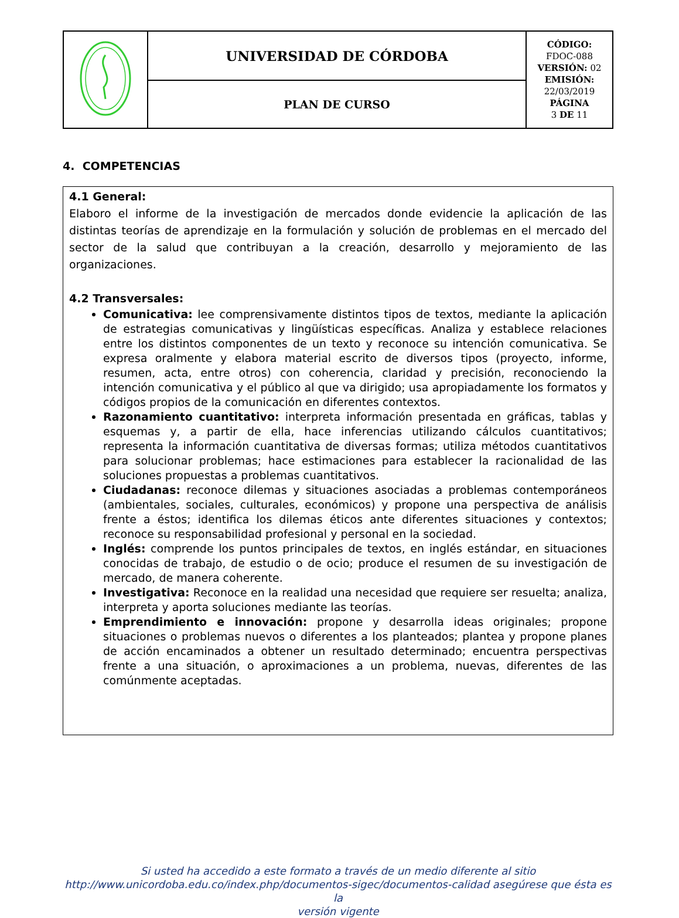| | UNIVERSIDAD DE CÓRDOBA | CÓDIGO: FDOC-088 VERSIÓN: 02 EMISIÓN: 22/03/2019 PÁGINA 3 DE 11 |
| | PLAN DE CURSO | |
4. COMPETENCIAS
4.1 General:
Elaboro el informe de la investigación de mercados donde evidencie la aplicación de las distintas teorías de aprendizaje en la formulación y solución de problemas en el mercado del sector de la salud que contribuyan a la creación, desarrollo y mejoramiento de las organizaciones.
4.2 Transversales:
Comunicativa: lee comprensivamente distintos tipos de textos, mediante la aplicación de estrategias comunicativas y lingüísticas específicas. Analiza y establece relaciones entre los distintos componentes de un texto y reconoce su intención comunicativa. Se expresa oralmente y elabora material escrito de diversos tipos (proyecto, informe, resumen, acta, entre otros) con coherencia, claridad y precisión, reconociendo la intención comunicativa y el público al que va dirigido; usa apropiadamente los formatos y códigos propios de la comunicación en diferentes contextos.
Razonamiento cuantitativo: interpreta información presentada en gráficas, tablas y esquemas y, a partir de ella, hace inferencias utilizando cálculos cuantitativos; representa la información cuantitativa de diversas formas; utiliza métodos cuantitativos para solucionar problemas; hace estimaciones para establecer la racionalidad de las soluciones propuestas a problemas cuantitativos.
Ciudadanas: reconoce dilemas y situaciones asociadas a problemas contemporáneos (ambientales, sociales, culturales, económicos) y propone una perspectiva de análisis frente a éstos; identifica los dilemas éticos ante diferentes situaciones y contextos; reconoce su responsabilidad profesional y personal en la sociedad.
Inglés: comprende los puntos principales de textos, en inglés estándar, en situaciones conocidas de trabajo, de estudio o de ocio; produce el resumen de su investigación de mercado, de manera coherente.
Investigativa: Reconoce en la realidad una necesidad que requiere ser resuelta; analiza, interpreta y aporta soluciones mediante las teorías.
Emprendimiento e innovación: propone y desarrolla ideas originales; propone situaciones o problemas nuevos o diferentes a los planteados; plantea y propone planes de acción encaminados a obtener un resultado determinado; encuentra perspectivas frente a una situación, o aproximaciones a un problema, nuevas, diferentes de las comúnmente aceptadas.
Si usted ha accedido a este formato a través de un medio diferente al sitio
http://www.unicordoba.edu.co/index.php/documentos-sigec/documentos-calidad asegúrese que ésta es la
versión vigente